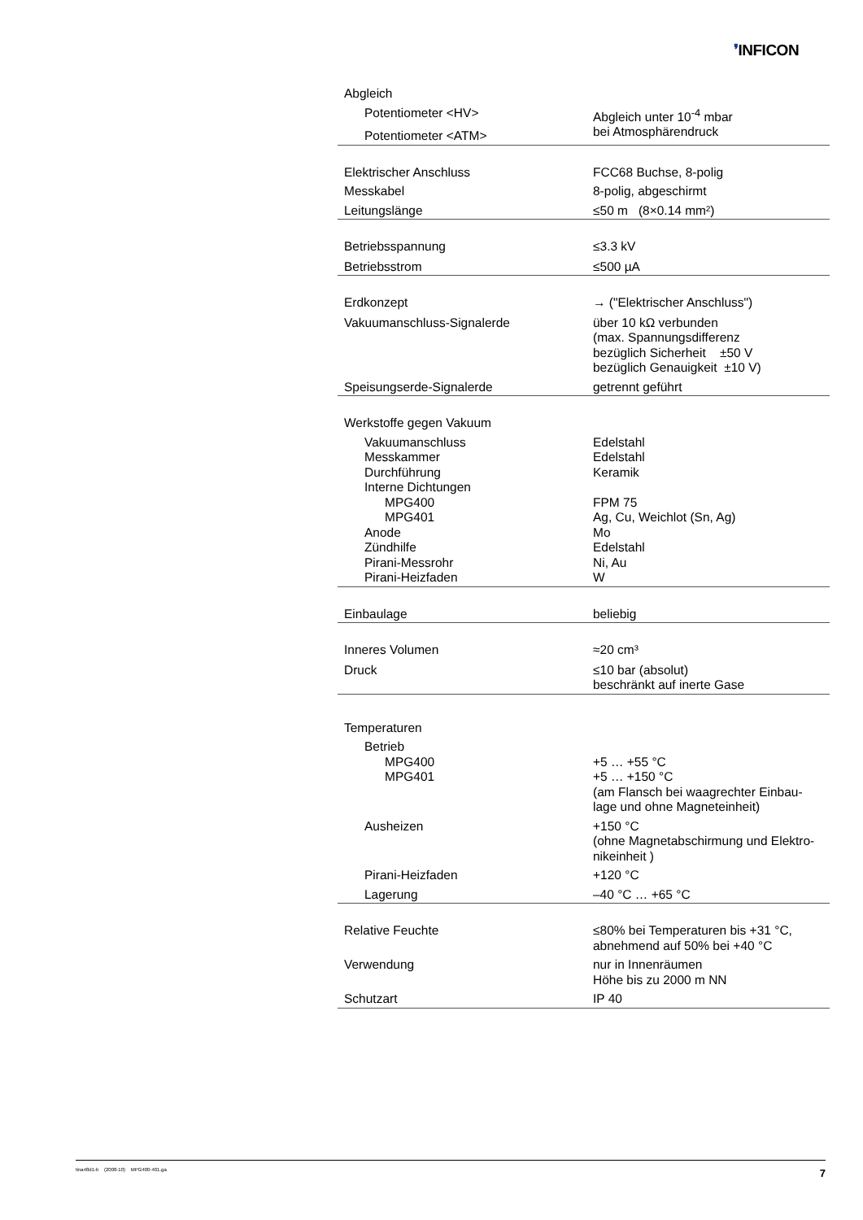❜INFICON
| Abgleich | |
| Potentiometer <HV> | Abgleich unter 10<sup>-4</sup> mbar |
| Potentiometer <ATM> | bei Atmosphärendruck |
| Elektrischer Anschluss | FCC68 Buchse, 8-polig |
| Messkabel | 8-polig, abgeschirmt |
| Leitungslänge | ≤50 m (8×0.14 mm²) |
| Betriebsspannung | ≤3.3 kV |
| Betriebsstrom | ≤500 µA |
| Erdkonzept | → ("Elektrischer Anschluss") |
| Vakuumanschluss-Signalerde | über 10 kΩ verbunden (max. Spannungsdifferenz bezüglich Sicherheit ±50 V bezüglich Genauigkeit ±10 V) |
| Speisungserde-Signalerde | getrennt geführt |
| Werkstoffe gegen Vakuum | |
| Vakuumanschluss | Edelstahl |
| Messkammer | Edelstahl |
| Durchführung | Keramik |
| Interne Dichtungen | |
| MPG400 | FPM 75 |
| MPG401 | Ag, Cu, Weichlot (Sn, Ag) |
| Anode | Mo |
| Zündhilfe | Edelstahl |
| Pirani-Messrohr | Ni, Au |
| Pirani-Heizfaden | W |
| Einbaulage | beliebig |
| Inneres Volumen | ≈20 cm³ |
| Druck | ≤10 bar (absolut) beschränkt auf inerte Gase |
| Temperaturen | |
| Betrieb | |
| MPG400 | +5 … +55 °C |
| MPG401 | +5 … +150 °C (am Flansch bei waagrechter Einbau- lage und ohne Magneteinheit) |
| Ausheizen | +150 °C (ohne Magnetabschirmung und Elektro- nikeinheit ) |
| Pirani-Heizfaden | +120 °C |
| Lagerung | –40 °C … +65 °C |
| Relative Feuchte | ≤80% bei Temperaturen bis +31 °C, abnehmend auf 50% bei +40 °C |
| Verwendung | nur in Innenräumen Höhe bis zu 2000 m NN |
| Schutzart | IP 40 |
tina48d1-b (2008-10) MPG400-401.ga 7